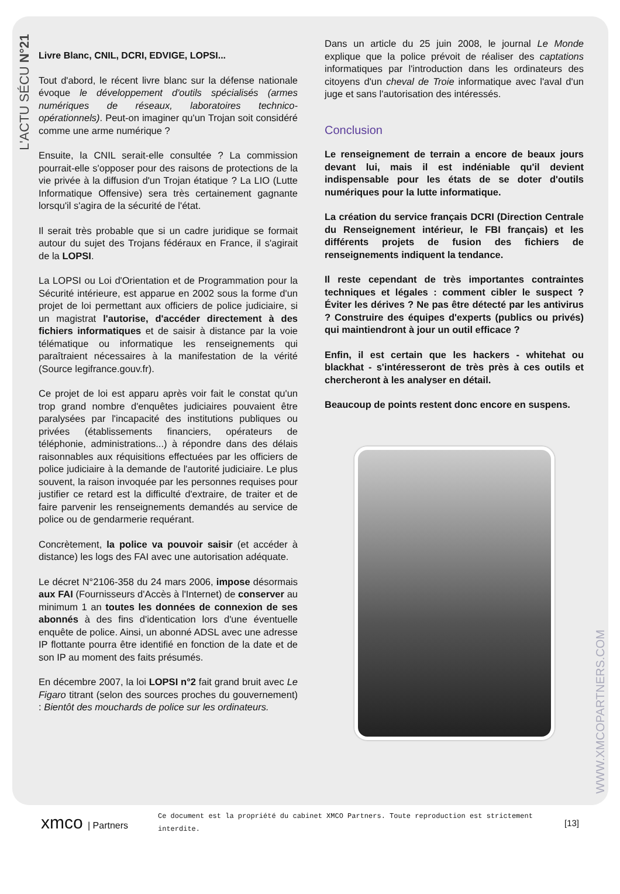L'ACTU SÉCU N°21
Livre Blanc, CNIL, DCRI, EDVIGE, LOPSI...
Tout d'abord, le récent livre blanc sur la défense nationale évoque le développement d'outils spécialisés (armes numériques de réseaux, laboratoires technico-opérationnels). Peut-on imaginer qu'un Trojan soit considéré comme une arme numérique ?
Ensuite, la CNIL serait-elle consultée ? La commission pourrait-elle s'opposer pour des raisons de protections de la vie privée à la diffusion d'un Trojan étatique ? La LIO (Lutte Informatique Offensive) sera très certainement gagnante lorsqu'il s'agira de la sécurité de l'état.
Il serait très probable que si un cadre juridique se formait autour du sujet des Trojans fédéraux en France, il s'agirait de la LOPSI.
La LOPSI ou Loi d'Orientation et de Programmation pour la Sécurité intérieure, est apparue en 2002 sous la forme d'un projet de loi permettant aux officiers de police judiciaire, si un magistrat l'autorise, d'accéder directement à des fichiers informatiques et de saisir à distance par la voie télématique ou informatique les renseignements qui paraîtraient nécessaires à la manifestation de la vérité (Source legifrance.gouv.fr).
Ce projet de loi est apparu après voir fait le constat qu'un trop grand nombre d'enquêtes judiciaires pouvaient être paralysées par l'incapacité des institutions publiques ou privées (établissements financiers, opérateurs de téléphonie, administrations...) à répondre dans des délais raisonnables aux réquisitions effectuées par les officiers de police judiciaire à la demande de l'autorité judiciaire. Le plus souvent, la raison invoquée par les personnes requises pour justifier ce retard est la difficulté d'extraire, de traiter et de faire parvenir les renseignements demandés au service de police ou de gendarmerie requérant.
Concrètement, la police va pouvoir saisir (et accéder à distance) les logs des FAI avec une autorisation adéquate.
Le décret N°2106-358 du 24 mars 2006, impose désormais aux FAI (Fournisseurs d'Accès à l'Internet) de conserver au minimum 1 an toutes les données de connexion de ses abonnés à des fins d'identication lors d'une éventuelle enquête de police. Ainsi, un abonné ADSL avec une adresse IP flottante pourra être identifié en fonction de la date et de son IP au moment des faits présumés.
En décembre 2007, la loi LOPSI n°2 fait grand bruit avec Le Figaro titrant (selon des sources proches du gouvernement) : Bientôt des mouchards de police sur les ordinateurs.
Dans un article du 25 juin 2008, le journal Le Monde explique que la police prévoit de réaliser des captations informatiques par l'introduction dans les ordinateurs des citoyens d'un cheval de Troie informatique avec l'aval d'un juge et sans l'autorisation des intéressés.
Conclusion
Le renseignement de terrain a encore de beaux jours devant lui, mais il est indéniable qu'il devient indispensable pour les états de se doter d'outils numériques pour la lutte informatique.
La création du service français DCRI (Direction Centrale du Renseignement intérieur, le FBI français) et les différents projets de fusion des fichiers de renseignements indiquent la tendance.
Il reste cependant de très importantes contraintes techniques et légales : comment cibler le suspect ? Éviter les dérives ? Ne pas être détecté par les antivirus ? Construire des équipes d'experts (publics ou privés) qui maintiendront à jour un outil efficace ?
Enfin, il est certain que les hackers - whitehat ou blackhat - s'intéresseront de très près à ces outils et chercheront à les analyser en détail.
Beaucoup de points restent donc encore en suspens.
WWW.XMCOPARTNERS.COM
xmco | Partners
Ce document est la propriété du cabinet XMCO Partners. Toute reproduction est strictement interdite.
[13]